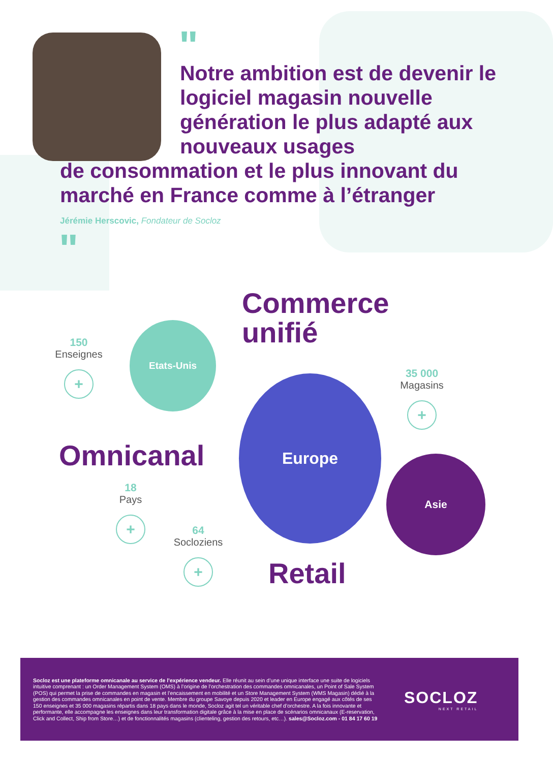"
Notre ambition est de devenir le logiciel magasin nouvelle génération le plus adapté aux nouveaux usages
de consommation et le plus innovant du marché en France comme à l’étranger
Jérémie Herscovic, Fondateur de Socloz
"
Commerce
unifié
Etats-Unis
150
Enseignes
+
Europe
35 000
Magasins
+
Omnicanal Asie
18
Pays
+
64
Socloziens
+
Retail
Socloz est une plateforme omnicanale au service de l’expérience vendeur. Elle réunit au sein d’une unique interface une suite de logiciels intuitive comprenant : un Order Management System (OMS) à l’origine de l’orchestration des commandes omnicanales, un Point of Sale System (POS) qui permet la prise de commandes en magasin et l’encaissement en mobilité et un Store Management System (WMS Magasin) dédié à la gestion des commandes omnicanales en point de vente. Membre du groupe Savoye depuis 2020 et leader en Europe engagé aux côtés de ses 150 enseignes et 35 000 magasins répartis dans 18 pays dans le monde, Socloz agit tel un véritable chef d’orchestre. A la fois innovante et performante, elle accompagne les enseignes dans leur transformation digitale grâce à la mise en place de scénarios omnicanaux (E-reservation, Click and Collect, Ship from Store…) et de fonctionnalités magasins (clienteling, gestion des retours, etc…). sales@Socloz.com - 01 84 17 60 19
SOCLOZ
NEXT RETAIL